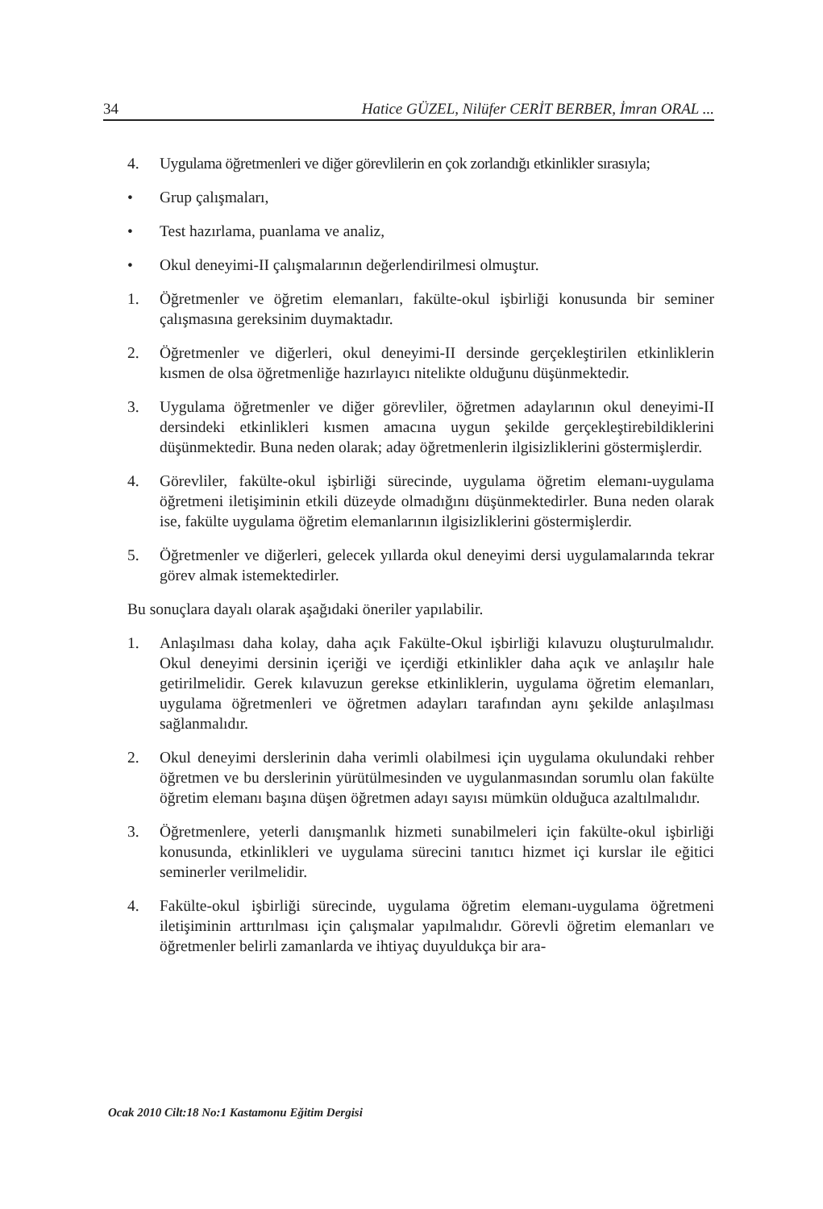34 Hatice GÜZEL, Nilüfer CERİT BERBER, İmran ORAL ...
4. Uygulama öğretmenleri ve diğer görevlilerin en çok zorlandığı etkinlikler sırasıyla;
• Grup çalışmaları,
• Test hazırlama, puanlama ve analiz,
• Okul deneyimi-II çalışmalarının değerlendirilmesi olmuştur.
1. Öğretmenler ve öğretim elemanları, fakülte-okul işbirliği konusunda bir seminer çalışmasına gereksinim duymaktadır.
2. Öğretmenler ve diğerleri, okul deneyimi-II dersinde gerçekleştirilen etkinliklerin kısmen de olsa öğretmenliğe hazırlayıcı nitelikte olduğunu düşünmektedir.
3. Uygulama öğretmenler ve diğer görevliler, öğretmen adaylarının okul deneyimi-II dersindeki etkinlikleri kısmen amacına uygun şekilde gerçekleştirebildiklerini düşünmektedir. Buna neden olarak; aday öğretmenlerin ilgisizliklerini göstermişlerdir.
4. Görevliler, fakülte-okul işbirliği sürecinde, uygulama öğretim elemanı-uygulama öğretmeni iletişiminin etkili düzeyde olmadığını düşünmektedirler. Buna neden olarak ise, fakülte uygulama öğretim elemanlarının ilgisizliklerini göstermişlerdir.
5. Öğretmenler ve diğerleri, gelecek yıllarda okul deneyimi dersi uygulamalarında tekrar görev almak istemektedirler.
Bu sonuçlara dayalı olarak aşağıdaki öneriler yapılabilir.
1. Anlaşılması daha kolay, daha açık Fakülte-Okul işbirliği kılavuzu oluşturulmalıdır. Okul deneyimi dersinin içeriği ve içerdiği etkinlikler daha açık ve anlaşılır hale getirilmelidir. Gerek kılavuzun gerekse etkinliklerin, uygulama öğretim elemanları, uygulama öğretmenleri ve öğretmen adayları tarafından aynı şekilde anlaşılması sağlanmalıdır.
2. Okul deneyimi derslerinin daha verimli olabilmesi için uygulama okulundaki rehber öğretmen ve bu derslerinin yürütülmesinden ve uygulanmasından sorumlu olan fakülte öğretim elemanı başına düşen öğretmen adayı sayısı mümkün olduğuca azaltılmalıdır.
3. Öğretmenlere, yeterli danışmanlık hizmeti sunabilmeleri için fakülte-okul işbirliği konusunda, etkinlikleri ve uygulama sürecini tanıtıcı hizmet içi kurslar ile eğitici seminerler verilmelidir.
4. Fakülte-okul işbirliği sürecinde, uygulama öğretim elemanı-uygulama öğretmeni iletişiminin arttırılması için çalışmalar yapılmalıdır. Görevli öğretim elemanları ve öğretmenler belirli zamanlarda ve ihtiyaç duyuldukça bir ara-
Ocak 2010 Cilt:18 No:1 Kastamonu Eğitim Dergisi